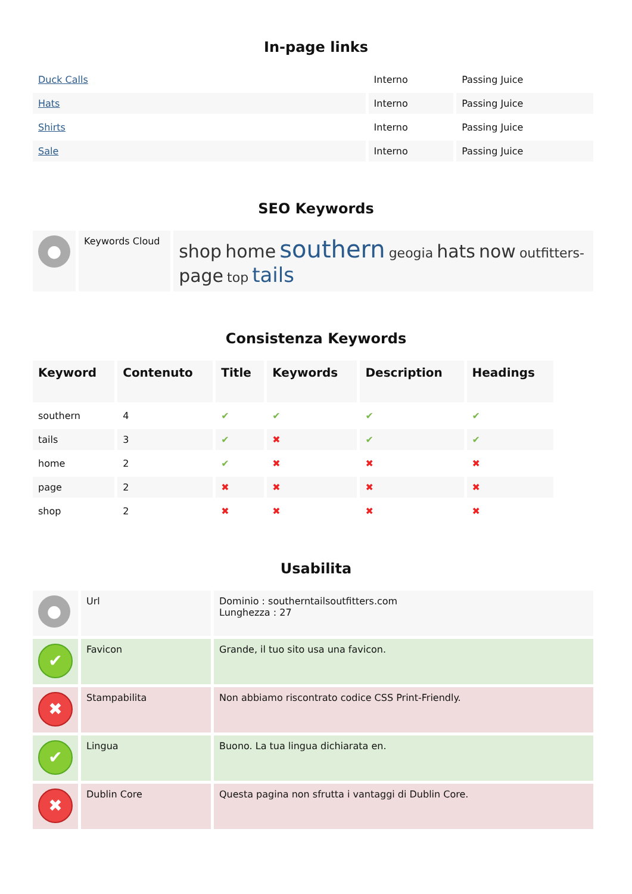In-page links
| Duck Calls | Interno | Passing Juice |
| Hats | Interno | Passing Juice |
| Shirts | Interno | Passing Juice |
| Sale | Interno | Passing Juice |
SEO Keywords
| ● | Keywords Cloud | shop home southern geogia hats now outfitters- page top tails |
Consistenza Keywords
| Keyword | Contenuto | Title | Keywords | Description | Headings |
| --- | --- | --- | --- | --- | --- |
| southern | 4 | ✔ | ✔ | ✔ | ✔ |
| tails | 3 | ✔ | ✖ | ✔ | ✔ |
| home | 2 | ✔ | ✖ | ✖ | ✖ |
| page | 2 | ✖ | ✖ | ✖ | ✖ |
| shop | 2 | ✖ | ✖ | ✖ | ✖ |
Usabilita
| ● | Url | Dominio : southerntailsoutfitters.com Lunghezza : 27 |
| ✔ | Favicon | Grande, il tuo sito usa una favicon. |
| ✖ | Stampabilita | Non abbiamo riscontrato codice CSS Print-Friendly. |
| ✔ | Lingua | Buono. La tua lingua dichiarata en. |
| ✖ | Dublin Core | Questa pagina non sfrutta i vantaggi di Dublin Core. |